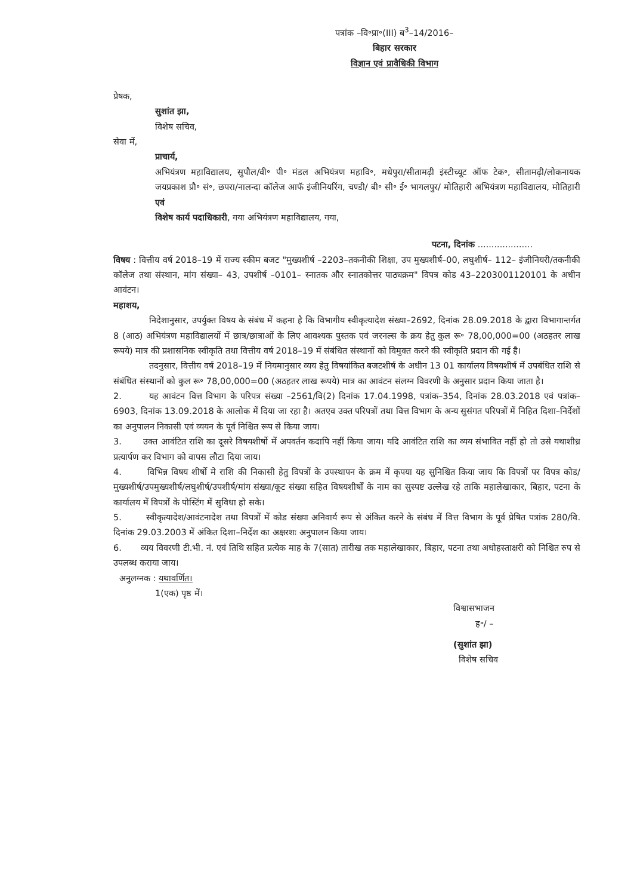पत्रांक –वि॰प्रा॰(III) ब<sup>3</sup>–14/2016–
बिहार सरकार
विज्ञान एवं प्रावैधिकी विभाग
प्रेषक,
सुशांत झा,
विशेष सचिव,
सेवा में,
प्राचार्य,
अभियंत्रण महाविद्यालय, सुपौल/वी॰ पी॰ मंडल अभियंत्रण महावि॰, मधेपुरा/सीतामढ़ी इंस्टीच्यूट ऑफ टेक॰, सीतामढ़ी/लोकनायक जयप्रकाश प्रौ॰ सं॰, छपरा/नालन्दा कॉलेज आफॅ इंजीनियरिंग, चण्डी/ बी॰ सी॰ ई॰ भागलपुर/ मोतिहारी अभियंत्रण महाविद्यालय, मोतिहारी एवं
विशेष कार्य पदाधिकारी, गया अभियंत्रण महाविद्यालय, गया,
पटना, दिनांक ....................
विषय : वित्तीय वर्ष 2018–19 में राज्य स्कीम बजट "मुख्यशीर्ष –2203–तकनीकी शिक्षा, उप मुख्यशीर्ष–00, लघुशीर्ष– 112– इंजीनियरी/तकनीकी कॉलेज तथा संस्थान, मांग संख्या– 43, उपशीर्ष –0101– स्नातक और स्नातकोत्तर पाठ्यक्रम" विपत्र कोड 43–2203001120101 के अधीन आवंटन।
महाशय,
निदेशानुसार, उपर्युक्त विषय के संबंध में कहना है कि विभागीय स्वीकृत्यादेश संख्या–2692, दिनांक 28.09.2018 के द्वारा विभागान्तर्गत 8 (आठ) अभियंत्रण महाविद्यालयों में छात्र/छात्राओं के लिए आवश्यक पुस्तक एवं जरनल्स के क्रय हेतु कुल रू॰ 78,00,000=00 (अठहतर लाख रूपये) मात्र की प्रशासनिक स्वीकृति तथा वित्तीय वर्ष 2018–19 में संबंधित संस्थानों को विमुक्त करने की स्वीकृति प्रदान की गई है।
तदनुसार, वित्तीय वर्ष 2018–19 में नियमानुसार व्यय हेतु विषयांकित बजटशीर्ष के अधीन 13 01 कार्यालय विषयशीर्ष में उपबंधित राशि से संबंधित संस्थानों को कुल रू॰ 78,00,000=00 (अठहतर लाख रूपये) मात्र का आवंटन संलग्न विवरणी के अनुसार प्रदान किया जाता है।
2. यह आवंटन वित्त विभाग के परिपत्र संख्या –2561/वि(2) दिनांक 17.04.1998, पत्रांक–354, दिनांक 28.03.2018 एवं पत्रांक–6903, दिनांक 13.09.2018 के आलोक में दिया जा रहा है। अतएव उक्त परिपत्रों तथा वित्त विभाग के अन्य सुसंगत परिपत्रों में निहित दिशा–निर्देशों का अनुपालन निकासी एवं व्ययन के पूर्व निश्चित रूप से किया जाय।
3. उक्त आवंटित राशि का दूसरे विषयशीर्षो में अपवर्तन कदापि नहीं किया जाय। यदि आवंटित राशि का व्यय संभावित नहीं हो तो उसे यथाशीध्र प्रत्यार्पण कर विभाग को वापस लौटा दिया जाय।
4. विभिन्न विषय शीर्षो मे राशि की निकासी हेतु विपत्रों के उपस्थापन के क्रम में कृपया यह सुनिश्चित किया जाय कि विपत्रों पर विपत्र कोड/मुख्यशीर्ष/उपमुख्यशीर्ष/लघुशीर्ष/उपशीर्ष/मांग संख्या/कूट संख्या सहित विषयशीर्षों के नाम का सुस्पष्ट उल्लेख रहे ताकि महालेखाकार, बिहार, पटना के कार्यालय में विपत्रों के पोस्टिंग में सुविधा हो सके।
5. स्वीकृत्यादेश/आवंटनादेश तथा विपत्रों में कोड संख्या अनिवार्य रूप से अंकित करने के संबंध में वित्त विभाग के पूर्व प्रेषित पत्रांक 280/वि. दिनांक 29.03.2003 में अंकित दिशा–निर्देश का अक्षरशः अनुपालन किया जाय।
6. व्यय विवरणी टी.भी. नं. एवं तिथि सहित प्रत्येक माह के 7(सात) तारीख तक महालेखाकार, बिहार, पटना तथा अधोहस्ताक्षरी को निश्चित रुप से उपलब्ध कराया जाय।
अनुलग्नक : यथावर्णित।
1(एक) पृष्ठ में।
विश्वासभाजन
ह॰/ –
(सुशांत झा)
विशेष सचिव